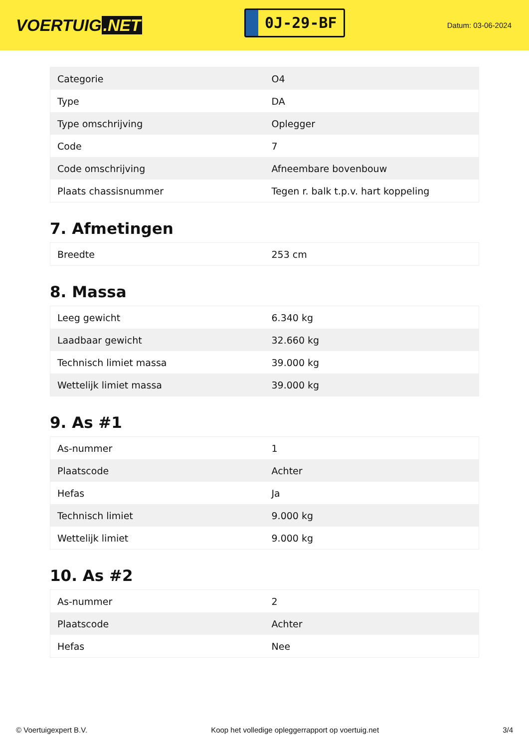VOERTUIG.NET
0J-29-BF
Datum: 03-06-2024
| Categorie | O4 |
| Type | DA |
| Type omschrijving | Oplegger |
| Code | 7 |
| Code omschrijving | Afneembare bovenbouw |
| Plaats chassisnummer | Tegen r. balk t.p.v. hart koppeling |
7. Afmetingen
| Breedte | 253 cm |
8. Massa
| Leeg gewicht | 6.340 kg |
| Laadbaar gewicht | 32.660 kg |
| Technisch limiet massa | 39.000 kg |
| Wettelijk limiet massa | 39.000 kg |
9. As #1
| As-nummer | 1 |
| Plaatscode | Achter |
| Hefas | Ja |
| Technisch limiet | 9.000 kg |
| Wettelijk limiet | 9.000 kg |
10. As #2
| As-nummer | 2 |
| Plaatscode | Achter |
| Hefas | Nee |
© Voertuigexpert B.V. Koop het volledige opleggerrapport op voertuig.net 3/4